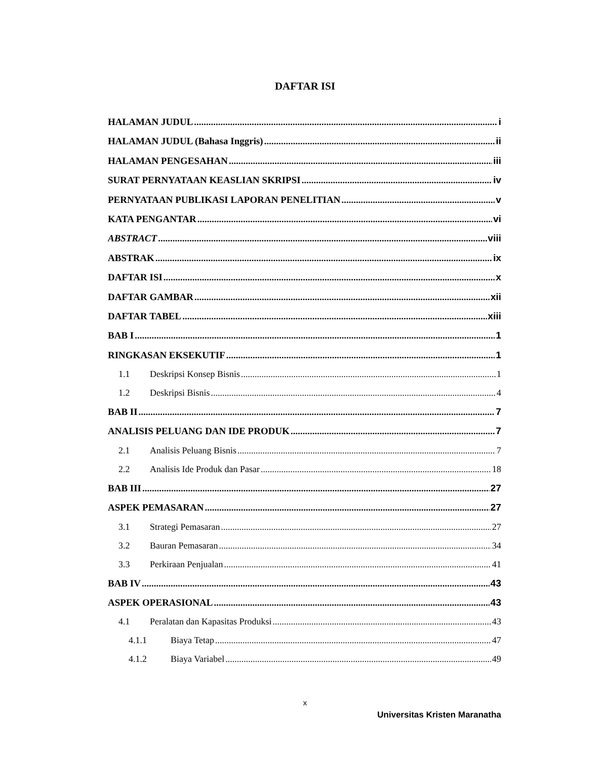DAFTAR ISI
HALAMAN JUDUL i
HALAMAN JUDUL (Bahasa Inggris) ii
HALAMAN PENGESAHAN iii
SURAT PERNYATAAN KEASLIAN SKRIPSI iv
PERNYATAAN PUBLIKASI LAPORAN PENELITIAN v
KATA PENGANTAR vi
ABSTRACT viii
ABSTRAK ix
DAFTAR ISI x
DAFTAR GAMBAR xii
DAFTAR TABEL xiii
BAB I 1
RINGKASAN EKSEKUTIF 1
1.1 Deskripsi Konsep Bisnis 1
1.2 Deskripsi Bisnis 4
BAB II 7
ANALISIS PELUANG DAN IDE PRODUK 7
2.1 Analisis Peluang Bisnis 7
2.2 Analisis Ide Produk dan Pasar 18
BAB III 27
ASPEK PEMASARAN 27
3.1 Strategi Pemasaran 27
3.2 Bauran Pemasaran 34
3.3 Perkiraan Penjualan 41
BAB IV 43
ASPEK OPERASIONAL 43
4.1 Peralatan dan Kapasitas Produksi 43
4.1.1 Biaya Tetap 47
4.1.2 Biaya Variabel 49
x
Universitas Kristen Maranatha